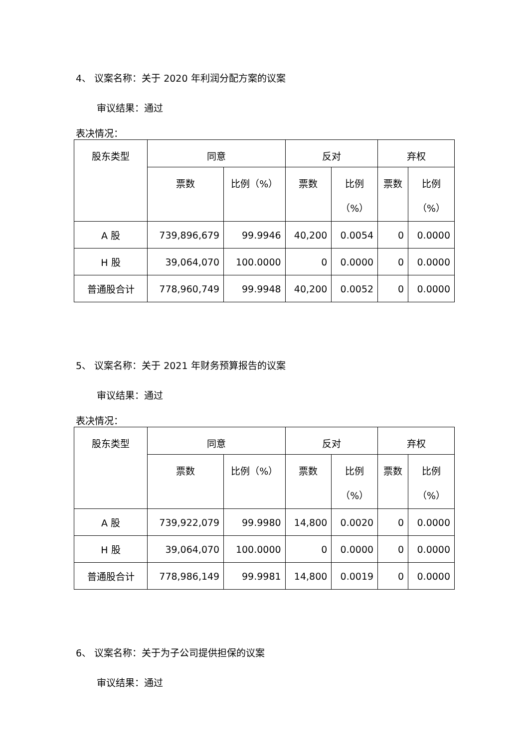4、 议案名称：关于 2020 年利润分配方案的议案
审议结果：通过
表决情况：
| 股东类型 | 同意 | | 反对 | | 弃权 | |
| --- | --- | --- | --- | --- | --- | --- |
| | 票数 | 比例（%） | 票数 | 比例 （%） | 票数 | 比例 （%） |
| A 股 | 739,896,679 | 99.9946 | 40,200 | 0.0054 | 0 | 0.0000 |
| H 股 | 39,064,070 | 100.0000 | 0 | 0.0000 | 0 | 0.0000 |
| 普通股合计 | 778,960,749 | 99.9948 | 40,200 | 0.0052 | 0 | 0.0000 |
5、 议案名称：关于 2021 年财务预算报告的议案
审议结果：通过
表决情况：
| 股东类型 | 同意 | | 反对 | | 弃权 | |
| --- | --- | --- | --- | --- | --- | --- |
| | 票数 | 比例（%） | 票数 | 比例 （%） | 票数 | 比例 （%） |
| A 股 | 739,922,079 | 99.9980 | 14,800 | 0.0020 | 0 | 0.0000 |
| H 股 | 39,064,070 | 100.0000 | 0 | 0.0000 | 0 | 0.0000 |
| 普通股合计 | 778,986,149 | 99.9981 | 14,800 | 0.0019 | 0 | 0.0000 |
6、 议案名称：关于为子公司提供担保的议案
审议结果：通过